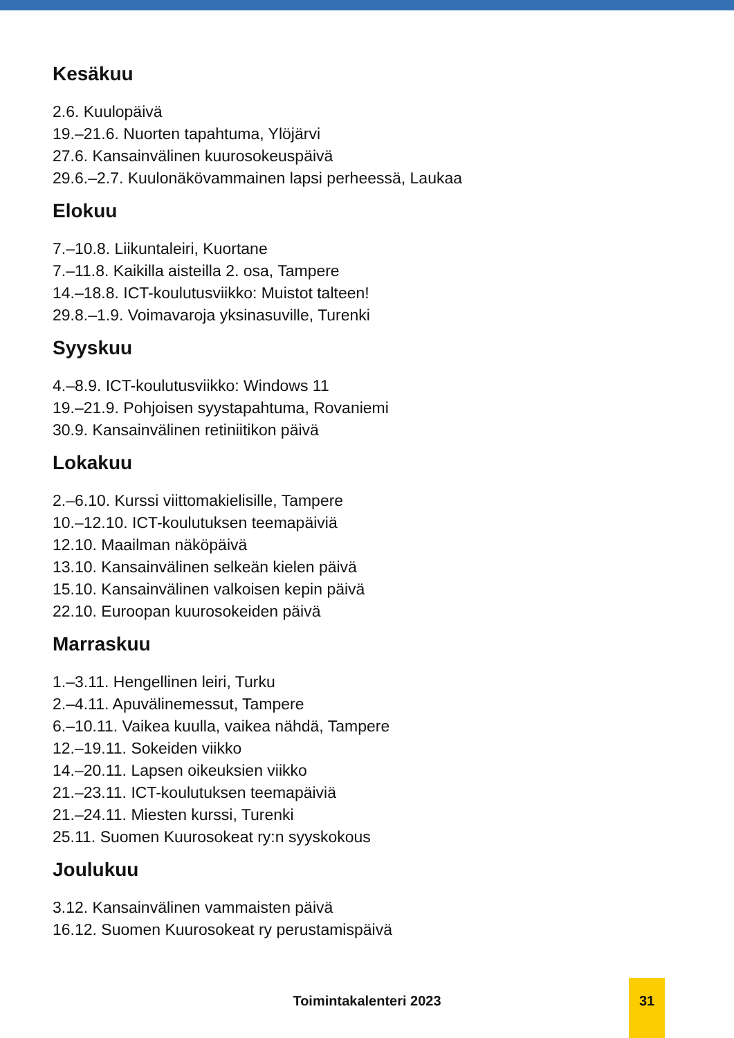Kesäkuu
2.6. Kuulopäivä
19.–21.6. Nuorten tapahtuma, Ylöjärvi
27.6. Kansainvälinen kuurosokeuspäivä
29.6.–2.7. Kuulonäkövammainen lapsi perheessä, Laukaa
Elokuu
7.–10.8. Liikuntaleiri, Kuortane
7.–11.8. Kaikilla aisteilla 2. osa, Tampere
14.–18.8. ICT-koulutusviikko: Muistot talteen!
29.8.–1.9. Voimavaroja yksinasuville, Turenki
Syyskuu
4.–8.9. ICT-koulutusviikko: Windows 11
19.–21.9. Pohjoisen syystapahtuma, Rovaniemi
30.9. Kansainvälinen retiniitikon päivä
Lokakuu
2.–6.10. Kurssi viittomakielisille, Tampere
10.–12.10. ICT-koulutuksen teemapäiviä
12.10. Maailman näköpäivä
13.10. Kansainvälinen selkeän kielen päivä
15.10. Kansainvälinen valkoisen kepin päivä
22.10. Euroopan kuurosokeiden päivä
Marraskuu
1.–3.11. Hengellinen leiri, Turku
2.–4.11. Apuvälinemessut, Tampere
6.–10.11. Vaikea kuulla, vaikea nähdä, Tampere
12.–19.11. Sokeiden viikko
14.–20.11. Lapsen oikeuksien viikko
21.–23.11. ICT-koulutuksen teemapäiviä
21.–24.11. Miesten kurssi, Turenki
25.11. Suomen Kuurosokeat ry:n syyskokous
Joulukuu
3.12. Kansainvälinen vammaisten päivä
16.12. Suomen Kuurosokeat ry perustamispäivä
Toimintakalenteri 2023
31